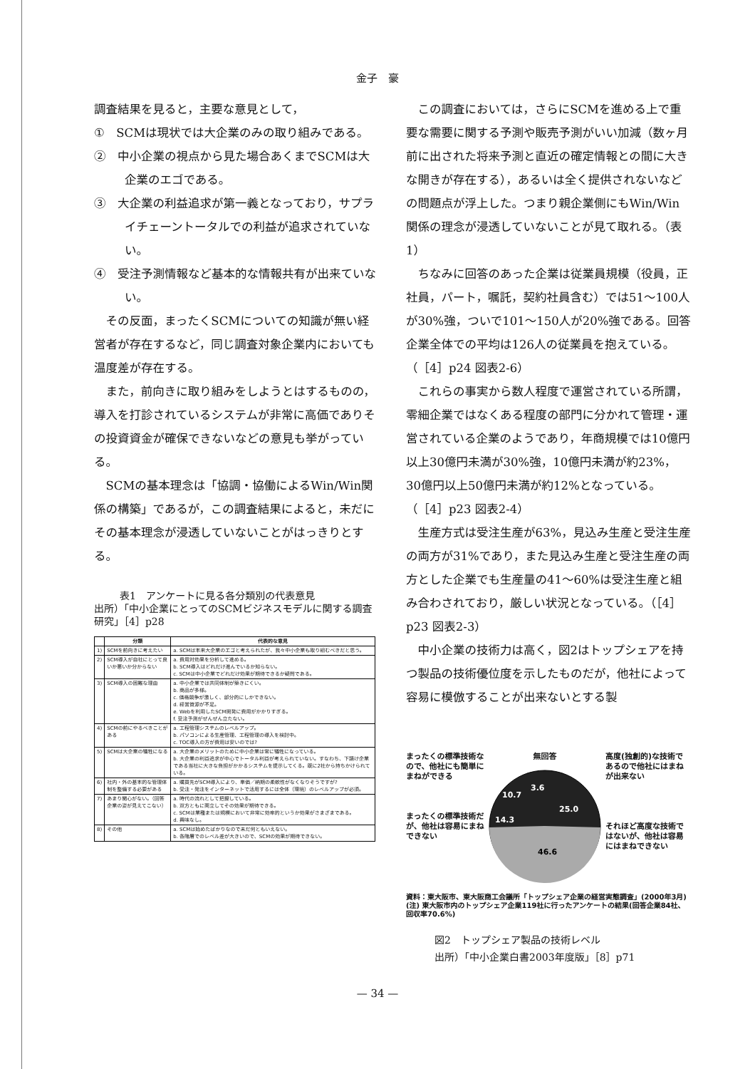金子　豪
調査結果を見ると，主要な意見として，
①　SCMは現状では大企業のみの取り組みである。
②　中小企業の視点から見た場合あくまでSCMは大企業のエゴである。
③　大企業の利益追求が第一義となっており，サプライチェーントータルでの利益が追求されていない。
④　受注予測情報など基本的な情報共有が出来ていない。
その反面，まったくSCMについての知識が無い経営者が存在するなど，同じ調査対象企業内においても温度差が存在する。
また，前向きに取り組みをしようとはするものの，導入を打診されているシステムが非常に高価でありその投資資金が確保できないなどの意見も挙がっている。
SCMの基本理念は「協調・協働によるWin/Win関係の構築」であるが，この調査結果によると，未だにその基本理念が浸透していないことがはっきりとする。
表1　アンケートに見る各分類別の代表意見
出所）「中小企業にとってのSCMビジネスモデルに関する調査研究」［4］p28
| | 分類 | 代表的な意見 |
| --- | --- | --- |
| 1) | SCMを前向きに考えたい | a. SCMは本来大企業のエゴと考えられたが、我々中小企業も取り組むべきだと思う。 |
| 2) | SCM導入が自社にとって良いか悪いか分からない | a. 費用対効果を分析して進める。 b. SCM導入はどれだけ進んでいるか知らない。 c. SCMは中小企業でどれだけ効果が期待できるか疑問である。 |
| 3) | SCM導入の困難な理由 | a. 中小企業では共同体制が築きにくい。 b. 商品が多様。 c. 価格競争が激しく、部分的にしかできない。 d. 経営資源が不足。 e. Webを利用したSCM開発に費用がかかりすぎる。 f. 受注予測がぜんぜん立たない。 |
| 4) | SCMの前にやるべきことがある | a. 工程管理システムのレベルアップ。 b. パソコンによる生産管理、工程管理の導入を検討中。 c. TOC導入の方が費用は安いのでは? |
| 5) | SCMは大企業の犠牲になる | a. 大企業のメリットのために中小企業は常に犠牲になっている。 b. 大企業の利益追求が中心でトータル利益が考えられていない。すなわち、下請け企業である当社に大きな負担がかかるシステムを提示してくる。既に2社から持ちかけられている。 |
| 6) | 社内・外の基本的な管理体制を整備する必要がある | a. 購買先がSCM導入により、単価／納期の柔軟性がなくなりそうですが? b. 受注・発注をインターネットで活用するには全体（環境）のレベルアップが必須。 |
| 7) | あまり関心がない。（回答企業の姿が見えてこない） | a. 時代の流れとして把握している。 b. 双方ともに両立してその効果が期待できる。 c. SCMは業種または規模において非常に効率的というか効果がさまざまである。 d. 興味なし。 |
| 8) | その他 | a. SCMは始めたばかりなので未だ何ともいえない。 b. 各階層でのレベル差が大きいので、SCMの効果が期待できない。 |
この調査においては，さらにSCMを進める上で重要な需要に関する予測や販売予測がいい加減（数ヶ月前に出された将来予測と直近の確定情報との間に大きな開きが存在する），あるいは全く提供されないなどの問題点が浮上した。つまり親企業側にもWin/Win関係の理念が浸透していないことが見て取れる。（表1）
ちなみに回答のあった企業は従業員規模（役員，正社員，パート，嘱託，契約社員含む）では51～100人が30%強，ついで101～150人が20%強である。回答企業全体での平均は126人の従業員を抱えている。（［4］p24 図表2-6）
これらの事実から数人程度で運営されている所謂，零細企業ではなくある程度の部門に分かれて管理・運営されている企業のようであり，年商規模では10億円以上30億円未満が30%強，10億円未満が約23%，30億円以上50億円未満が約12%となっている。（［4］p23 図表2-4）
生産方式は受注生産が63%，見込み生産と受注生産の両方が31%であり，また見込み生産と受注生産の両方とした企業でも生産量の41～60%は受注生産と組み合わされており，厳しい状況となっている。（［4］p23 図表2-3）
中小企業の技術力は高く，図2はトップシェアを持つ製品の技術優位度を示したものだが，他社によって容易に模倣することが出来ないとする製
まったくの標準技術なので、他社にも簡単にまねができる
まったくの標準技術だが、他社は容易にまねできない
無回答
3.6
10.7
25.0
14.3
46.6
高度(独創的)な技術であるので他社にはまねが出来ない
それほど高度な技術ではないが、他社は容易にはまねできない
資料：東大阪市、東大阪商工会議所「トップシェア企業の経営実態調査」(2000年3月)
(注) 東大阪市内のトップシェア企業119社に行ったアンケートの結果(回答企業84社、回収率70.6%)
図2　トップシェア製品の技術レベル
出所）「中小企業白書2003年度版」［8］p71
— 34 —